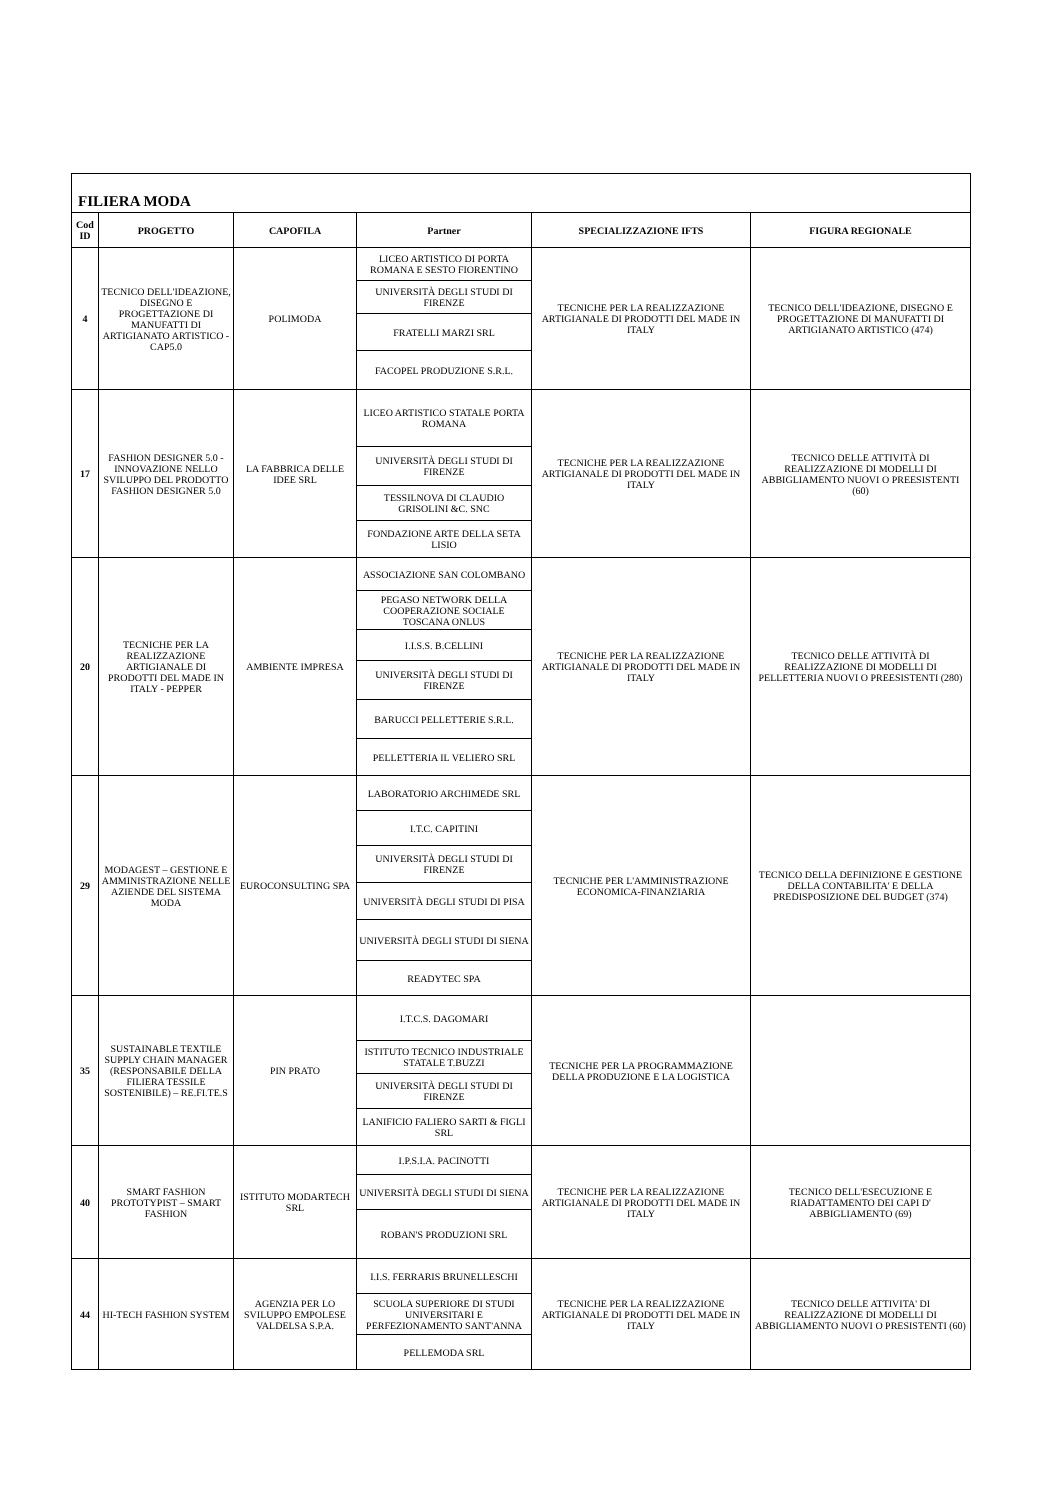| FILIERA MODA | | | | | |
| Cod ID | PROGETTO | CAPOFILA | Partner | SPECIALIZZAZIONE IFTS | FIGURA REGIONALE |
| 4 | TECNICO DELL'IDEAZIONE, DISEGNO E PROGETTAZIONE DI MANUFATTI DI ARTIGIANATO ARTISTICO - CAP5.0 | POLIMODA | LICEO ARTISTICO DI PORTA ROMANA E SESTO FIORENTINO | TECNICHE PER LA REALIZZAZIONE ARTIGIANALE DI PRODOTTI DEL MADE IN ITALY | TECNICO DELL'IDEAZIONE, DISEGNO E PROGETTAZIONE DI MANUFATTI DI ARTIGIANATO ARTISTICO (474) |
| | | | UNIVERSITÀ DEGLI STUDI DI FIRENZE | | |
| | | | FRATELLI MARZI SRL | | |
| | | | FACOPEL PRODUZIONE S.R.L. | | |
| 17 | FASHION DESIGNER 5.0 - INNOVAZIONE NELLO SVILUPPO DEL PRODOTTO FASHION DESIGNER 5.0 | LA FABBRICA DELLE IDEE SRL | LICEO ARTISTICO STATALE PORTA ROMANA | TECNICHE PER LA REALIZZAZIONE ARTIGIANALE DI PRODOTTI DEL MADE IN ITALY | TECNICO DELLE ATTIVITÀ DI REALIZZAZIONE DI MODELLI DI ABBIGLIAMENTO NUOVI O PREESISTENTI (60) |
| | | | UNIVERSITÀ DEGLI STUDI DI FIRENZE | | |
| | | | TESSILNOVA DI CLAUDIO GRISOLINI &C. SNC | | |
| | | | FONDAZIONE ARTE DELLA SETA LISIO | | |
| 20 | TECNICHE PER LA REALIZZAZIONE ARTIGIANALE DI PRODOTTI DEL MADE IN ITALY - PEPPER | AMBIENTE IMPRESA | ASSOCIAZIONE SAN COLOMBANO | TECNICHE PER LA REALIZZAZIONE ARTIGIANALE DI PRODOTTI DEL MADE IN ITALY | TECNICO DELLE ATTIVITÀ DI REALIZZAZIONE DI MODELLI DI PELLETTERIA NUOVI O PREESISTENTI (280) |
| | | | PEGASO NETWORK DELLA COOPERAZIONE SOCIALE TOSCANA ONLUS | | |
| | | | I.I.S.S. B.CELLINI | | |
| | | | UNIVERSITÀ DEGLI STUDI DI FIRENZE | | |
| | | | BARUCCI PELLETTERIE S.R.L. | | |
| | | | PELLETTERIA IL VELIERO SRL | | |
| 29 | MODAGEST – GESTIONE E AMMINISTRAZIONE NELLE AZIENDE DEL SISTEMA MODA | EUROCONSULTING SPA | LABORATORIO ARCHIMEDE SRL | TECNICHE PER L'AMMINISTRAZIONE ECONOMICA-FINANZIARIA | TECNICO DELLA DEFINIZIONE E GESTIONE DELLA CONTABILITA' E DELLA PREDISPOSIZIONE DEL BUDGET (374) |
| | | | I.T.C. CAPITINI | | |
| | | | UNIVERSITÀ DEGLI STUDI DI FIRENZE | | |
| | | | UNIVERSITÀ DEGLI STUDI DI PISA | | |
| | | | UNIVERSITÀ DEGLI STUDI DI SIENA | | |
| | | | READYTEC SPA | | |
| 35 | SUSTAINABLE TEXTILE SUPPLY CHAIN MANAGER (RESPONSABILE DELLA FILIERA TESSILE SOSTENIBILE) – RE.FI.TE.S | PIN PRATO | I.T.C.S. DAGOMARI | TECNICHE PER LA PROGRAMMAZIONE DELLA PRODUZIONE E LA LOGISTICA | |
| | | | ISTITUTO TECNICO INDUSTRIALE STATALE T.BUZZI | | |
| | | | UNIVERSITÀ DEGLI STUDI DI FIRENZE | | |
| | | | LANIFICIO FALIERO SARTI & FIGLI SRL | | |
| 40 | SMART FASHION PROTOTYPIST – SMART FASHION | ISTITUTO MODARTECH SRL | I.P.S.I.A. PACINOTTI | TECNICHE PER LA REALIZZAZIONE ARTIGIANALE DI PRODOTTI DEL MADE IN ITALY | TECNICO DELL'ESECUZIONE E RIADATTAMENTO DEI CAPI D' ABBIGLIAMENTO (69) |
| | | | UNIVERSITÀ DEGLI STUDI DI SIENA | | |
| | | | ROBAN'S PRODUZIONI SRL | | |
| 44 | HI-TECH FASHION SYSTEM | AGENZIA PER LO SVILUPPO EMPOLESE VALDELSA S.P.A. | I.I.S. FERRARIS BRUNELLESCHI | TECNICHE PER LA REALIZZAZIONE ARTIGIANALE DI PRODOTTI DEL MADE IN ITALY | TECNICO DELLE ATTIVITA' DI REALIZZAZIONE DI MODELLI DI ABBIGLIAMENTO NUOVI O PRESISTENTI (60) |
| | | | SCUOLA SUPERIORE DI STUDI UNIVERSITARI E PERFEZIONAMENTO SANT'ANNA | | |
| | | | PELLEMODA SRL | | |